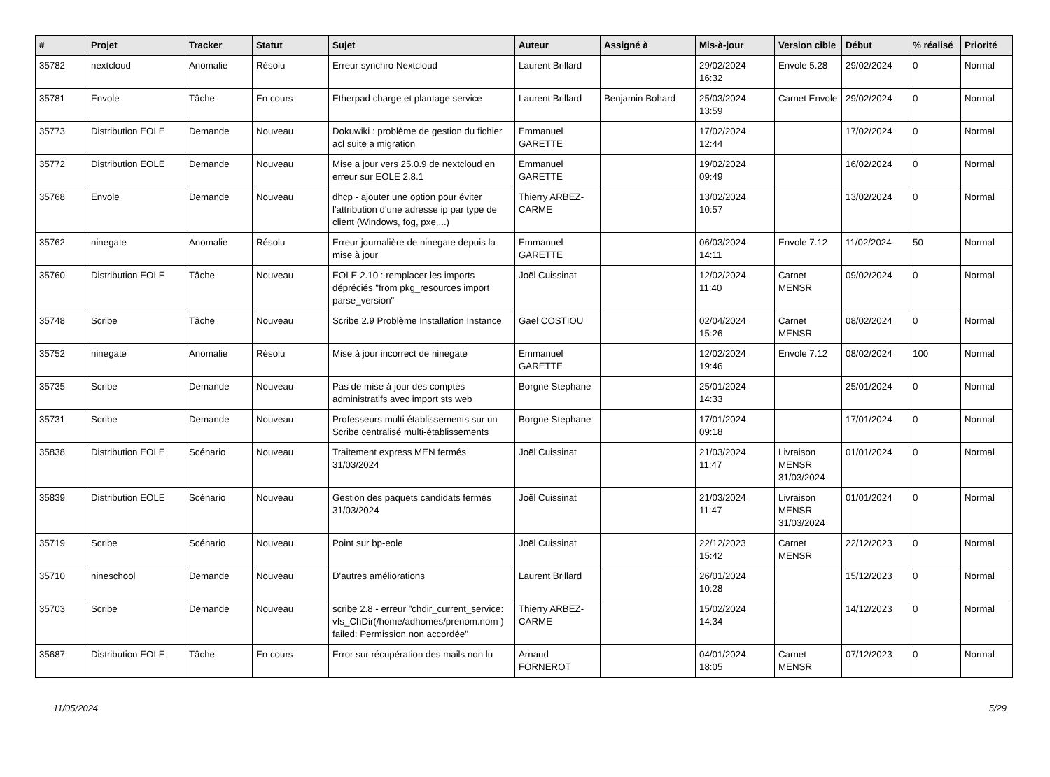| # | Projet | Tracker | Statut | Sujet | Auteur | Assigné à | Mis-à-jour | Version cible | Début | % réalisé | Priorité |
| --- | --- | --- | --- | --- | --- | --- | --- | --- | --- | --- | --- |
| 35782 | nextcloud | Anomalie | Résolu | Erreur synchro Nextcloud | Laurent Brillard | | 29/02/2024 16:32 | Envole 5.28 | 29/02/2024 | 0 | Normal |
| 35781 | Envole | Tâche | En cours | Etherpad charge et plantage service | Laurent Brillard | Benjamin Bohard | 25/03/2024 13:59 | Carnet Envole | 29/02/2024 | 0 | Normal |
| 35773 | Distribution EOLE | Demande | Nouveau | Dokuwiki : problème de gestion du fichier acl suite a migration | Emmanuel GARETTE | | 17/02/2024 12:44 | | 17/02/2024 | 0 | Normal |
| 35772 | Distribution EOLE | Demande | Nouveau | Mise a jour vers 25.0.9 de nextcloud en erreur sur EOLE 2.8.1 | Emmanuel GARETTE | | 19/02/2024 09:49 | | 16/02/2024 | 0 | Normal |
| 35768 | Envole | Demande | Nouveau | dhcp - ajouter une option pour éviter l'attribution d'une adresse ip par type de client (Windows, fog, pxe,...) | Thierry ARBEZ-CARME | | 13/02/2024 10:57 | | 13/02/2024 | 0 | Normal |
| 35762 | ninegate | Anomalie | Résolu | Erreur journalière de ninegate depuis la mise à jour | Emmanuel GARETTE | | 06/03/2024 14:11 | Envole 7.12 | 11/02/2024 | 50 | Normal |
| 35760 | Distribution EOLE | Tâche | Nouveau | EOLE 2.10 : remplacer les imports dépréciés "from pkg_resources import parse_version" | Joël Cuissinat | | 12/02/2024 11:40 | Carnet MENSR | 09/02/2024 | 0 | Normal |
| 35748 | Scribe | Tâche | Nouveau | Scribe 2.9 Problème Installation Instance | Gaël COSTIOU | | 02/04/2024 15:26 | Carnet MENSR | 08/02/2024 | 0 | Normal |
| 35752 | ninegate | Anomalie | Résolu | Mise à jour incorrect de ninegate | Emmanuel GARETTE | | 12/02/2024 19:46 | Envole 7.12 | 08/02/2024 | 100 | Normal |
| 35735 | Scribe | Demande | Nouveau | Pas de mise à jour des comptes administratifs avec import sts web | Borgne Stephane | | 25/01/2024 14:33 | | 25/01/2024 | 0 | Normal |
| 35731 | Scribe | Demande | Nouveau | Professeurs multi établissements sur un Scribe centralisé multi-établissements | Borgne Stephane | | 17/01/2024 09:18 | | 17/01/2024 | 0 | Normal |
| 35838 | Distribution EOLE | Scénario | Nouveau | Traitement express MEN fermés 31/03/2024 | Joël Cuissinat | | 21/03/2024 11:47 | Livraison MENSR 31/03/2024 | 01/01/2024 | 0 | Normal |
| 35839 | Distribution EOLE | Scénario | Nouveau | Gestion des paquets candidats fermés 31/03/2024 | Joël Cuissinat | | 21/03/2024 11:47 | Livraison MENSR 31/03/2024 | 01/01/2024 | 0 | Normal |
| 35719 | Scribe | Scénario | Nouveau | Point sur bp-eole | Joël Cuissinat | | 22/12/2023 15:42 | Carnet MENSR | 22/12/2023 | 0 | Normal |
| 35710 | nineschool | Demande | Nouveau | D'autres améliorations | Laurent Brillard | | 26/01/2024 10:28 | | 15/12/2023 | 0 | Normal |
| 35703 | Scribe | Demande | Nouveau | scribe 2.8 - erreur "chdir_current_service: vfs_ChDir(/home/adhomes/prenom.nom ) failed: Permission non accordée" | Thierry ARBEZ-CARME | | 15/02/2024 14:34 | | 14/12/2023 | 0 | Normal |
| 35687 | Distribution EOLE | Tâche | En cours | Error sur récupération des mails non lu | Arnaud FORNEROT | | 04/01/2024 18:05 | Carnet MENSR | 07/12/2023 | 0 | Normal |
11/05/2024 5/29